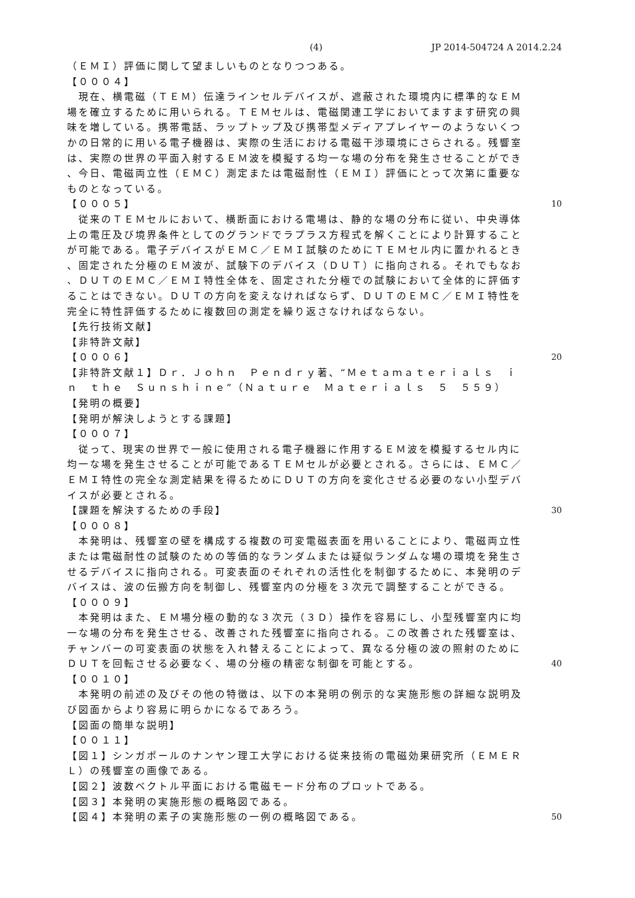(4) JP 2014-504724 A 2014.2.24
（ＥＭＩ）評価に関して望ましいものとなりつつある。
【０００４】
　現在、横電磁（ＴＥＭ）伝達ラインセルデバイスが、遮蔽された環境内に標準的なＥＭ
場を確立するために用いられる。ＴＥＭセルは、電磁関連工学においてますます研究の興
味を増している。携帯電話、ラップトップ及び携帯型メディアプレイヤーのようないくつ
かの日常的に用いる電子機器は、実際の生活における電磁干渉環境にさらされる。残響室
は、実際の世界の平面入射するＥＭ波を模擬する均一な場の分布を発生させることができ
、今日、電磁両立性（ＥＭＣ）測定または電磁耐性（ＥＭＩ）評価にとって次第に重要な
ものとなっている。
【０００５】 10
　従来のＴＥＭセルにおいて、横断面における電場は、静的な場の分布に従い、中央導体
上の電圧及び境界条件としてのグランドでラプラス方程式を解くことにより計算すること
が可能である。電子デバイスがＥＭＣ／ＥＭＩ試験のためにＴＥＭセル内に置かれるとき
、固定された分極のＥＭ波が、試験下のデバイス（ＤＵＴ）に指向される。それでもなお
、ＤＵＴのＥＭＣ／ＥＭＩ特性全体を、固定された分極での試験において全体的に評価す
ることはできない。ＤＵＴの方向を変えなければならず、ＤＵＴのＥＭＣ／ＥＭＩ特性を
完全に特性評価するために複数回の測定を繰り返さなければならない。
【先行技術文献】
【非特許文献】
【０００６】 20
【非特許文献１】Ｄｒ．Ｊｏｈｎ　Ｐｅｎｄｒｙ著、“Ｍｅｔａｍａｔｅｒｉａｌｓ　ｉ
ｎ　ｔｈｅ　Ｓｕｎｓｈｉｎｅ”（Ｎａｔｕｒｅ　Ｍａｔｅｒｉａｌｓ　５　５５９）
【発明の概要】
【発明が解決しようとする課題】
【０００７】
　従って、現実の世界で一般に使用される電子機器に作用するＥＭ波を模擬するセル内に
均一な場を発生させることが可能であるＴＥＭセルが必要とされる。さらには、ＥＭＣ／
ＥＭＩ特性の完全な測定結果を得るためにＤＵＴの方向を変化させる必要のない小型デバ
イスが必要とされる。
【課題を解決するための手段】 30
【０００８】
　本発明は、残響室の壁を構成する複数の可変電磁表面を用いることにより、電磁両立性
または電磁耐性の試験のための等価的なランダムまたは疑似ランダムな場の環境を発生さ
せるデバイスに指向される。可変表面のそれぞれの活性化を制御するために、本発明のデ
バイスは、波の伝搬方向を制御し、残響室内の分極を３次元で調整することができる。
【０００９】
　本発明はまた、ＥＭ場分極の動的な３次元（３Ｄ）操作を容易にし、小型残響室内に均
一な場の分布を発生させる、改善された残響室に指向される。この改善された残響室は、
チャンバーの可変表面の状態を入れ替えることによって、異なる分極の波の照射のために
ＤＵＴを回転させる必要なく、場の分極の精密な制御を可能とする。 40
【００１０】
　本発明の前述の及びその他の特徴は、以下の本発明の例示的な実施形態の詳細な説明及
び図面からより容易に明らかになるであろう。
【図面の簡単な説明】
【００１１】
【図１】シンガポールのナンヤン理工大学における従来技術の電磁効果研究所（ＥＭＥＲ
Ｌ）の残響室の画像である。
【図２】波数ベクトル平面における電磁モード分布のプロットである。
【図３】本発明の実施形態の概略図である。
【図４】本発明の素子の実施形態の一例の概略図である。 50